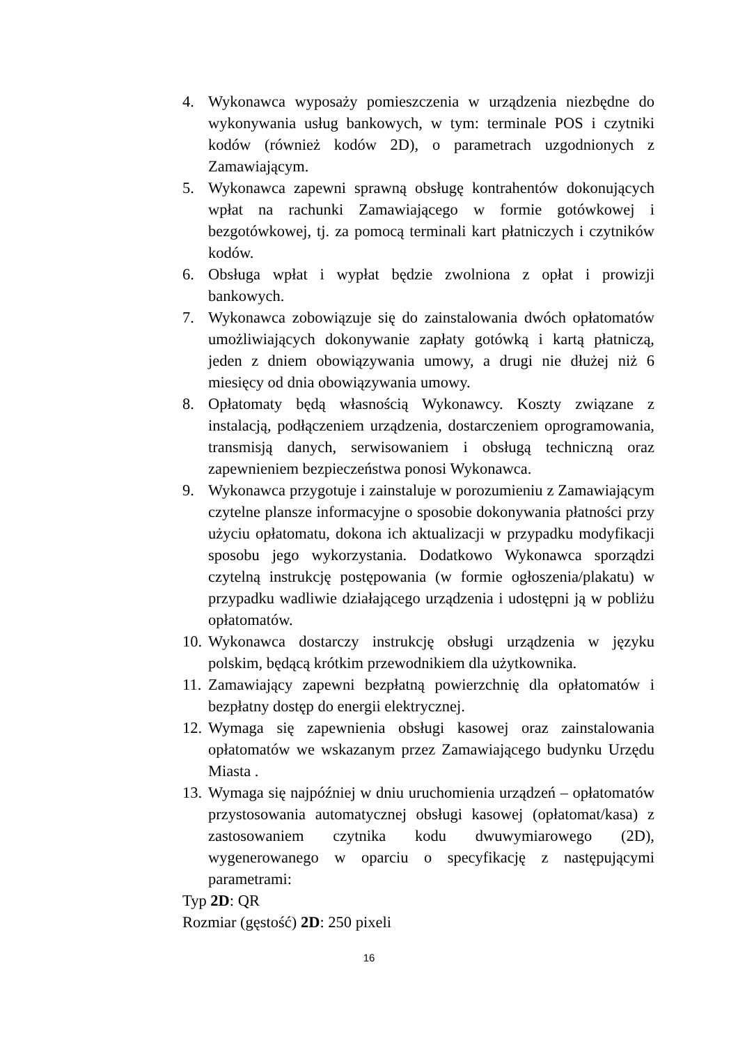4. Wykonawca wyposaży pomieszczenia w urządzenia niezbędne do wykonywania usług bankowych, w tym: terminale POS i czytniki kodów (również kodów 2D), o parametrach uzgodnionych z Zamawiającym.
5. Wykonawca zapewni sprawną obsługę kontrahentów dokonujących wpłat na rachunki Zamawiającego w formie gotówkowej i bezgotówkowej, tj. za pomocą terminali kart płatniczych i czytników kodów.
6. Obsługa wpłat i wypłat będzie zwolniona z opłat i prowizji bankowych.
7. Wykonawca zobowiązuje się do zainstalowania dwóch opłatomatów umożliwiających dokonywanie zapłaty gotówką i kartą płatniczą, jeden z dniem obowiązywania umowy, a drugi nie dłużej niż 6 miesięcy od dnia obowiązywania umowy.
8. Opłatomaty będą własnością Wykonawcy. Koszty związane z instalacją, podłączeniem urządzenia, dostarczeniem oprogramowania, transmisją danych, serwisowaniem i obsługą techniczną oraz zapewnieniem bezpieczeństwa ponosi Wykonawca.
9. Wykonawca przygotuje i zainstaluje w porozumieniu z Zamawiającym czytelne plansze informacyjne o sposobie dokonywania płatności przy użyciu opłatomatu, dokona ich aktualizacji w przypadku modyfikacji sposobu jego wykorzystania. Dodatkowo Wykonawca sporządzi czytelną instrukcję postępowania (w formie ogłoszenia/plakatu) w przypadku wadliwie działającego urządzenia i udostępni ją w pobliżu opłatomatów.
10. Wykonawca dostarczy instrukcję obsługi urządzenia w języku polskim, będącą krótkim przewodnikiem dla użytkownika.
11. Zamawiający zapewni bezpłatną powierzchnię dla opłatomatów i bezpłatny dostęp do energii elektrycznej.
12. Wymaga się zapewnienia obsługi kasowej oraz zainstalowania opłatomatów we wskazanym przez Zamawiającego budynku Urzędu Miasta .
13. Wymaga się najpóźniej w dniu uruchomienia urządzeń – opłatomatów przystosowania automatycznej obsługi kasowej (opłatomat/kasa) z zastosowaniem czytnika kodu dwuwymiarowego (2D), wygenerowanego w oparciu o specyfikację z następującymi parametrami:
Typ 2D: QR
Rozmiar (gęstość) 2D: 250 pixeli
16